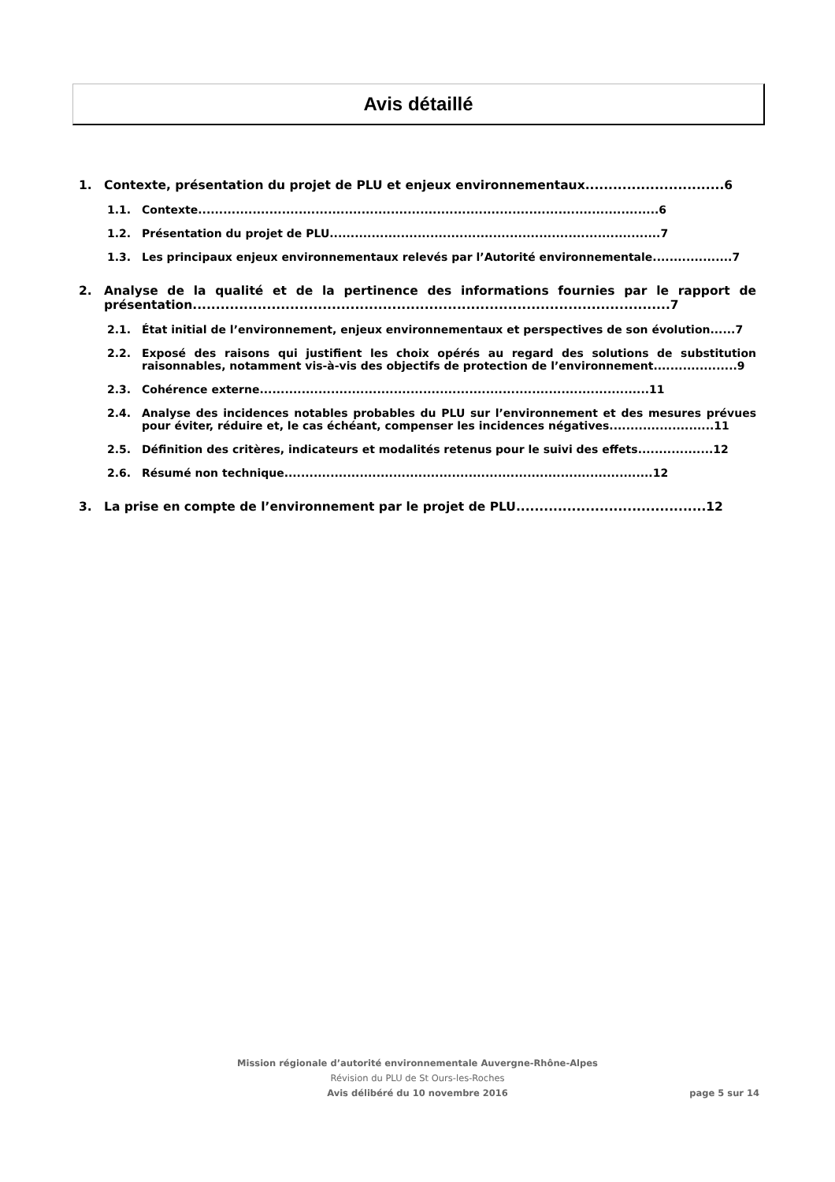Avis détaillé
1. Contexte, présentation du projet de PLU et enjeux environnementaux..............................6
1.1. Contexte..............................................................................................................6
1.2. Présentation du projet de PLU...............................................................................7
1.3. Les principaux enjeux environnementaux relevés par l’Autorité environnementale...................7
2. Analyse de la qualité et de la pertinence des informations fournies par le rapport de présentation.......................................................................................................7
2.1. État initial de l’environnement, enjeux environnementaux et perspectives de son évolution......7
2.2. Exposé des raisons qui justifient les choix opérés au regard des solutions de substitution raisonnables, notamment vis-à-vis des objectifs de protection de l’environnement....................9
2.3. Cohérence externe.............................................................................................11
2.4. Analyse des incidences notables probables du PLU sur l’environnement et des mesures prévues pour éviter, réduire et, le cas échéant, compenser les incidences négatives.........................11
2.5. Définition des critères, indicateurs et modalités retenus pour le suivi des effets..................12
2.6. Résumé non technique........................................................................................12
3. La prise en compte de l’environnement par le projet de PLU.........................................12
Mission régionale d’autorité environnementale Auvergne-Rhône-Alpes
Révision du PLU de St Ours-les-Roches
Avis délibéré du 10 novembre 2016
page 5 sur 14